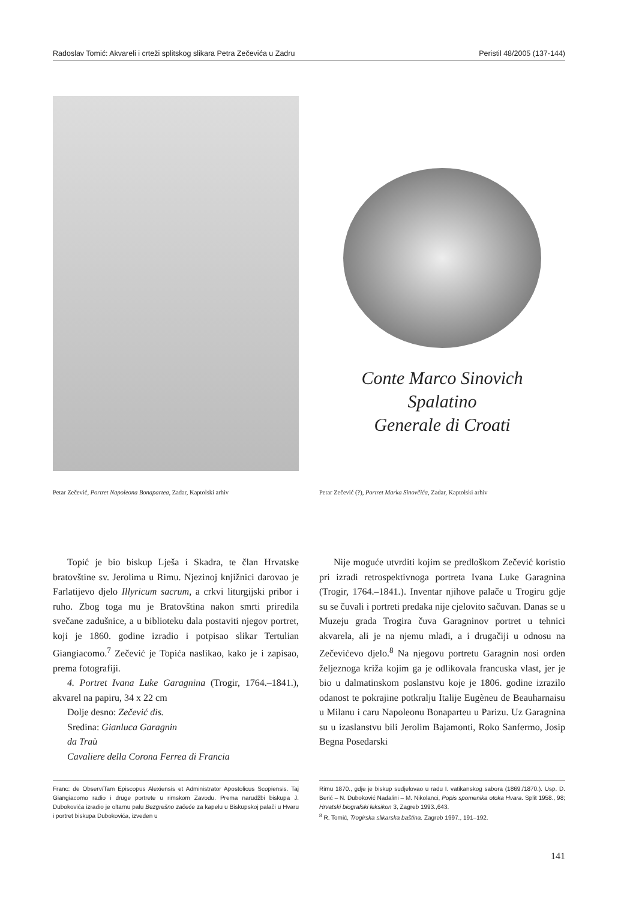Radoslav Tomić: Akvareli i crteži splitskog slikara Petra Zečevića u Zadru Peristil 48/2005 (137-144)
Petar Zečević, Portret Napoleona Bonapartea, Zadar, Kaptolski arhiv
Conte Marco Sinovich
Spalatino
Generale di Croati
Petar Zečević (?), Portret Marka Sinovčića, Zadar, Kaptolski arhiv
Topić je bio biskup Lješa i Skadra, te član Hrvatske bratovštine sv. Jerolima u Rimu. Njezinoj knjižnici darovao je Farlatijevo djelo Illyricum sacrum, a crkvi liturgijski pribor i ruho. Zbog toga mu je Bratovština nakon smrti priredila svečane zadušnice, a u biblioteku dala postaviti njegov portret, koji je 1860. godine izradio i potpisao slikar Tertulian Giangiacomo.<sup>7</sup> Zečević je Topića naslikao, kako je i zapisao, prema fotografiji.
4. Portret Ivana Luke Garagnina (Trogir, 1764.–1841.), akvarel na papiru, 34 x 22 cm
Dolje desno: Zečević dis.
Sredina: Gianluca Garagnin
da Traù
Cavaliere della Corona Ferrea di Francia
Nije moguće utvrditi kojim se predloškom Zečević koristio pri izradi retrospektivnoga portreta Ivana Luke Garagnina (Trogir, 1764.–1841.). Inventar njihove palače u Trogiru gdje su se čuvali i portreti predaka nije cjelovito sačuvan. Danas se u Muzeju grada Trogira čuva Garagninov portret u tehnici akvarela, ali je na njemu mlađi, a i drugačiji u odnosu na Zečevićevo djelo.<sup>8</sup> Na njegovu portretu Garagnin nosi orden željeznoga križa kojim ga je odlikovala francuska vlast, jer je bio u dalmatinskom poslanstvu koje je 1806. godine izrazilo odanost te pokrajine potkralju Italije Eugèneu de Beauharnaisu u Milanu i caru Napoleonu Bonaparteu u Parizu. Uz Garagnina su u izaslanstvu bili Jerolim Bajamonti, Roko Sanfermo, Josip Begna Posedarski
Franc: de Observ/Tam Episcopus Alexiensis et Administrator Apostolicus Scopiensis. Taj Giangiacomo radio i druge portrete u rimskom Zavodu. Prema narudžbi biskupa J. Dubokovića izradio je oltarnu palu Bezgrešno začeće za kapelu u Biskupskoj palači u Hvaru i portret biskupa Dubokovića, izveden u
Rimu 1870., gdje je biskup sudjelovao u radu I. vatikanskog sabora (1869./1870.). Usp. D. Berić – N. Duboković Nadalini – M. Nikolanci, Popis spomenika otoka Hvara. Split 1958., 98; Hrvatski biografski leksikon 3, Zagreb 1993.,643.
<sup>8</sup> R. Tomić, Trogirska slikarska baština. Zagreb 1997., 191–192.
141